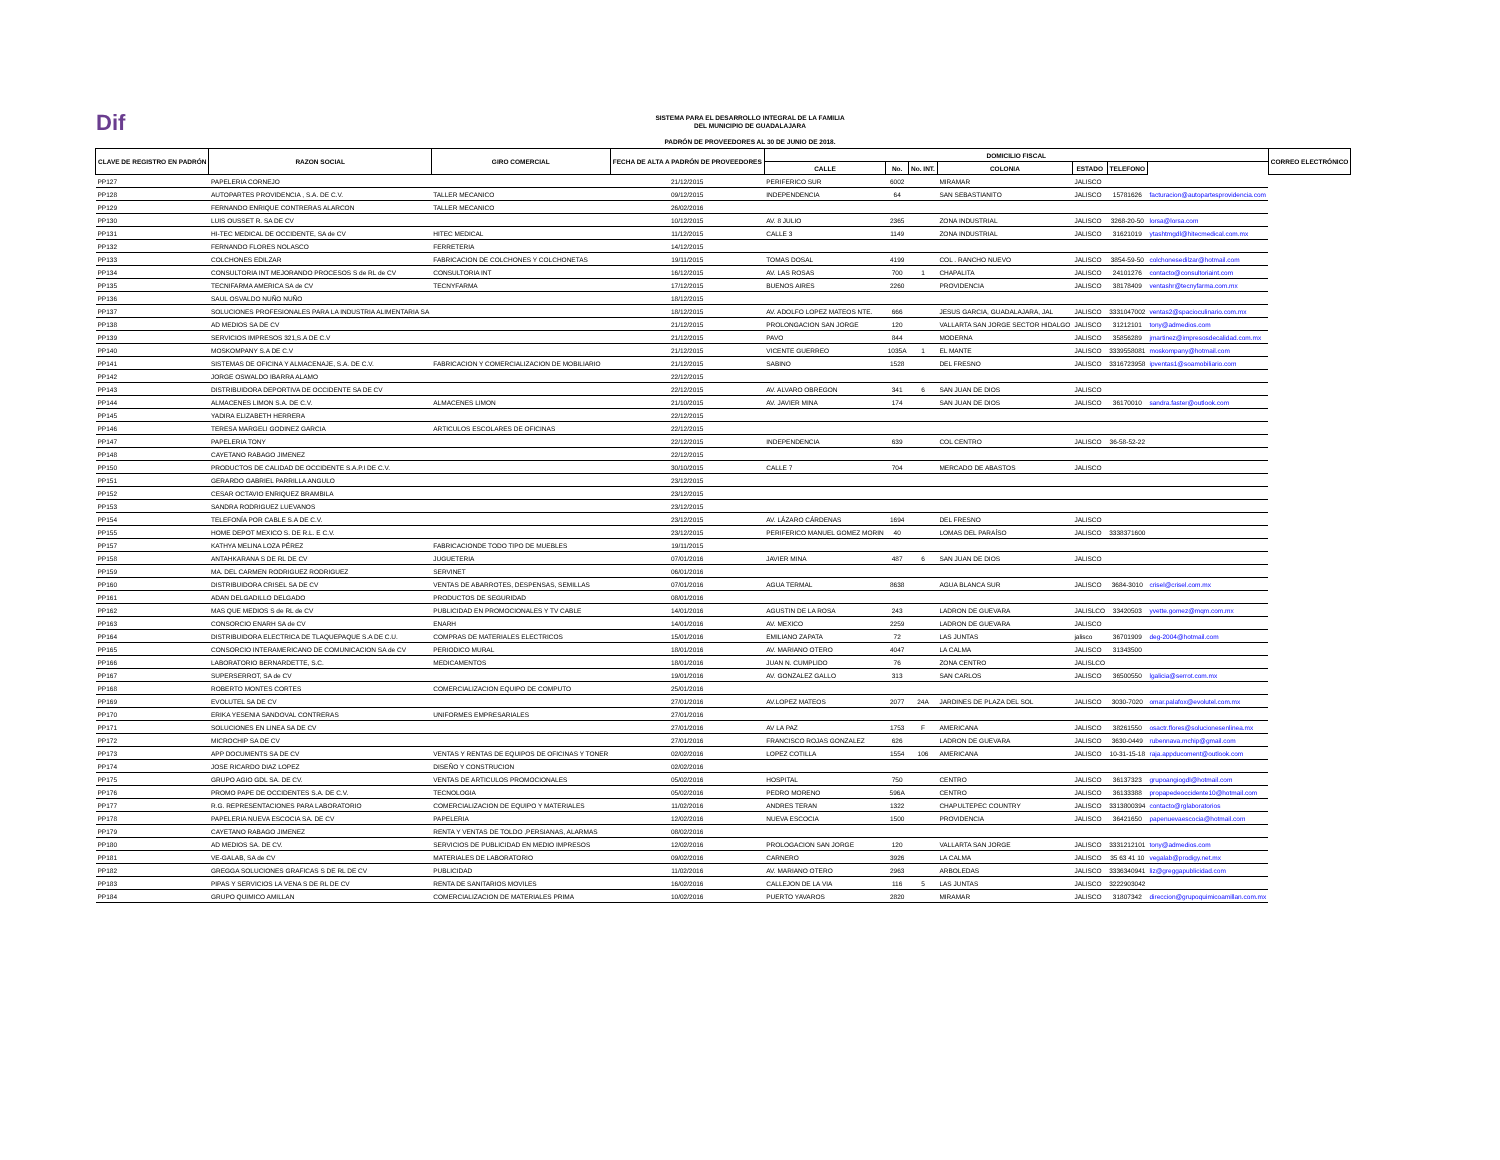Dif
SISTEMA PARA EL DESARROLLO INTEGRAL DE LA FAMILIA
DEL MUNICIPIO DE GUADALAJARA
PADRÓN DE PROVEEDORES AL 30 DE JUNIO DE 2018.
| CLAVE DE REGISTRO EN PADRÓN | RAZON SOCIAL | GIRO COMERCIAL | FECHA DE ALTA A PADRÓN DE PROVEEDORES | DOMICILIO FISCAL | | | | | | | CORREO ELECTRÓNICO |
| --- | --- | --- | --- | --- | --- | --- | --- | --- | --- | --- | --- |
| | | | | CALLE | No. | No. INT. | COLONIA | ESTADO | TELEFONO | | |
| PP127 | PAPELERIA CORNEJO | | 21/12/2015 | PERIFERICO SUR | 6002 | | MIRAMAR | JALISCO | | | |
| PP128 | AUTOPARTES PROVIDENCIA , S.A. DE C.V. | TALLER MECANICO | 09/12/2015 | INDEPENDENCIA | 64 | | SAN SEBASTIANITO | JALISCO | 15781626 | facturacion@autopartesprovidencia.com | |
| PP129 | FERNANDO ENRIQUE CONTRERAS ALARCON | TALLER MECANICO | 26/02/2016 | | | | | | | | |
| PP130 | LUIS OUSSET R. SA DE CV | | 10/12/2015 | AV. 8 JULIO | 2365 | | ZONA INDUSTRIAL | JALISCO | 3268-20-50 | lorsa@lorsa.com | |
| PP131 | HI-TEC MEDICAL DE OCCIDENTE, SA de CV | HITEC MEDICAL | 11/12/2015 | CALLE 3 | 1149 | | ZONA INDUSTRIAL | JALISCO | 31621019 | ytashtmgdl@hitecmedical.com.mx | |
| PP132 | FERNANDO FLORES NOLASCO | FERRETERIA | 14/12/2015 | | | | | | | | |
| PP133 | COLCHONES EDILZAR | FABRICACION DE COLCHONES Y COLCHONETAS | 19/11/2015 | TOMAS DOSAL | 4199 | | COL . RANCHO NUEVO | JALISCO | 3854-59-50 | colchonesedilzar@hotmail.com | |
| PP134 | CONSULTORIA INT MEJORANDO PROCESOS S de RL de CV | CONSULTORIA INT | 16/12/2015 | AV. LAS ROSAS | 700 | 1 | CHAPALITA | JALISCO | 24101276 | contacto@consultoriaint.com | |
| PP135 | TECNIFARMA AMERICA SA de CV | TECNYFARMA | 17/12/2015 | BUENOS AIRES | 2260 | | PROVIDENCIA | JALISCO | 38178409 | ventashr@tecnyfarma.com.mx | |
| PP136 | SAUL OSVALDO NUÑO NUÑO | | 18/12/2015 | | | | | | | | |
| PP137 | SOLUCIONES PROFESIONALES PARA LA INDUSTRIA ALIMENTARIA SA | | 18/12/2015 | AV. ADOLFO LOPEZ MATEOS NTE. | 666 | | JESUS GARCIA, GUADALAJARA, JAL | JALISCO | 3331047002 | ventas2@spacioculinario.com.mx | |
| PP138 | AD MEDIOS SA DE CV | | 21/12/2015 | PROLONGACION SAN JORGE | 120 | | VALLARTA SAN JORGE SECTOR HIDALGO | JALISCO | 31212101 | tony@admedios.com | |
| PP139 | SERVICIOS IMPRESOS 321,S.A DE C.V | | 21/12/2015 | PAVO | 844 | | MODERNA | JALISCO | 35856289 | jmartinez@impresosdecalidad.com.mx | |
| PP140 | MOSKOMPANY S.A DE C.V | | 21/12/2015 | VICENTE GUERREO | 1035A | 1 | EL MANTE | JALISCO | 3339558081 | moskompany@hotmail.com | |
| PP141 | SISTEMAS DE OFICINA Y ALMACENAJE, S.A. DE C.V. | FABRICACION Y COMERCIALIZACION DE MOBILIARIO | 21/12/2015 | SABINO | 1528 | | DEL FRESNO | JALISCO | 3316723958 | ipventas1@soamobiliario.com | |
| PP142 | JORGE OSWALDO IBARRA ALAMO | | 22/12/2015 | | | | | | | | |
| PP143 | DISTRIBUIDORA DEPORTIVA DE OCCIDENTE SA DE CV | | 22/12/2015 | AV. ALVARO OBREGON | 341 | 6 | SAN JUAN DE DIOS | JALISCO | | | |
| PP144 | ALMACENES LIMON S.A. DE C.V. | ALMACENES LIMON | 21/10/2015 | AV. JAVIER MINA | 174 | | SAN JUAN DE DIOS | JALISCO | 36170010 | sandra.faster@outlook.com | |
| PP145 | YADIRA ELIZABETH HERRERA | | 22/12/2015 | | | | | | | | |
| PP146 | TERESA MARGELI GODINEZ GARCIA | ARTICULOS ESCOLARES DE OFICINAS | 22/12/2015 | | | | | | | | |
| PP147 | PAPELERIA TONY | | 22/12/2015 | INDEPENDENCIA | 639 | | COL CENTRO | JALISCO | 36-58-52-22 | | |
| PP148 | CAYETANO RABAGO JIMENEZ | | 22/12/2015 | | | | | | | | |
| PP150 | PRODUCTOS DE CALIDAD DE OCCIDENTE S.A.P.I DE C.V. | | 30/10/2015 | CALLE 7 | 704 | | MERCADO DE ABASTOS | JALISCO | | | |
| PP151 | GERARDO GABRIEL PARRILLA ANGULO | | 23/12/2015 | | | | | | | | |
| PP152 | CESAR OCTAVIO ENRIQUEZ BRAMBILA | | 23/12/2015 | | | | | | | | |
| PP153 | SANDRA RODRIGUEZ LUEVANOS | | 23/12/2015 | | | | | | | | |
| PP154 | TELEFONÍA POR CABLE S.A DE C.V. | | 23/12/2015 | AV. LÁZARO CÁRDENAS | 1694 | | DEL FRESNO | JALISCO | | | |
| PP155 | HOME DEPOT MEXICO S. DE R.L. E C.V. | | 23/12/2015 | PERIFERICO MANUEL GOMEZ MORIN | 40 | | LOMAS DEL PARAÍSO | JALISCO | 3338371600 | | |
| PP157 | KATHYA MELINA LOZA PÉREZ | FABRICACIONDE TODO TIPO DE MUEBLES | 19/11/2015 | | | | | | | | |
| PP158 | ANTAHKARANA S DE RL DE CV | JUGUETERIA | 07/01/2016 | JAVIER MINA | 487 | 6 | SAN JUAN DE DIOS | JALISCO | | | |
| PP159 | MA. DEL CARMEN RODRIGUEZ RODRIGUEZ | SERVINET | 06/01/2016 | | | | | | | | |
| PP160 | DISTRIBUIDORA CRISEL SA DE CV | VENTAS DE ABARROTES, DESPENSAS, SEMILLAS | 07/01/2016 | AGUA TERMAL | 8638 | | AGUA BLANCA SUR | JALISCO | 3684-3010 | crisel@crisel.com.mx | |
| PP161 | ADAN DELGADILLO DELGADO | PRODUCTOS DE SEGURIDAD | 08/01/2016 | | | | | | | | |
| PP162 | MAS QUE MEDIOS S de RL de CV | PUBLICIDAD EN PROMOCIONALES Y TV CABLE | 14/01/2016 | AGUSTIN DE LA ROSA | 243 | | LADRON DE GUEVARA | JALISLCO | 33420503 | yvette.gomez@mqm.com.mx | |
| PP163 | CONSORCIO ENARH SA de CV | ENARH | 14/01/2016 | AV. MEXICO | 2259 | | LADRON DE GUEVARA | JALISCO | | | |
| PP164 | DISTRIBUIDORA ELECTRICA DE TLAQUEPAQUE S.A DE C.U. | COMPRAS DE MATERIALES ELECTRICOS | 15/01/2016 | EMILIANO ZAPATA | 72 | | LAS JUNTAS | jalisco | 36701909 | deg-2004@hotmail.com | |
| PP165 | CONSORCIO INTERAMERICANO DE COMUNICACION SA de CV | PERIODICO MURAL | 18/01/2016 | AV. MARIANO OTERO | 4047 | | LA CALMA | JALISCO | 31343500 | | |
| PP166 | LABORATORIO BERNARDETTE, S.C. | MEDICAMENTOS | 18/01/2016 | JUAN N. CUMPLIDO | 76 | | ZONA CENTRO | JALISLCO | | | |
| PP167 | SUPERSERROT, SA de CV | | 19/01/2016 | AV. GONZALEZ GALLO | 313 | | SAN CARLOS | JALISCO | 36500550 | lgalicia@serrot.com.mx | |
| PP168 | ROBERTO MONTES CORTES | COMERCIALIZACION EQUIPO DE COMPUTO | 25/01/2016 | | | | | | | | |
| PP169 | EVOLUTEL SA DE CV | | 27/01/2016 | AV.LOPEZ MATEOS | 2077 | 24A | JARDINES DE PLAZA DEL SOL | JALISCO | 3030-7020 | omar.palafox@evolutel.com.mx | |
| PP170 | ERIKA YESENIA SANDOVAL CONTRERAS | UNIFORMES EMPRESARIALES | 27/01/2016 | | | | | | | | |
| PP171 | SOLUCIONES EN LINEA SA DE CV | | 27/01/2016 | AV LA PAZ | 1753 | F | AMERICANA | JALISCO | 38261550 | osactr.flores@solucionesenlinea.mx | |
| PP172 | MICROCHIP SA DE CV | | 27/01/2016 | FRANCISCO ROJAS GONZALEZ | 626 | | LADRON DE GUEVARA | JALISCO | 3630-0449 | rubennava.mchip@gmail.com | |
| PP173 | APP DOCUMENTS SA DE CV | VENTAS Y RENTAS DE EQUIPOS DE OFICINAS Y TONER | 02/02/2016 | LOPEZ COTILLA | 1554 | 106 | AMERICANA | JALISCO | 10-31-15-18 | raja.appducoment@outlook.com | |
| PP174 | JOSE RICARDO DIAZ LOPEZ | DISEÑO Y CONSTRUCION | 02/02/2016 | | | | | | | | |
| PP175 | GRUPO AGIO GDL SA. DE CV. | VENTAS DE ARTICULOS PROMOCIONALES | 05/02/2016 | HOSPITAL | 750 | | CENTRO | JALISCO | 36137323 | grupoangiogdl@hotmail.com | |
| PP176 | PROMO PAPE DE OCCIDENTES S.A. DE C.V. | TECNOLOGIA | 05/02/2016 | PEDRO MORENO | 596A | | CENTRO | JALISCO | 36133388 | propapedeoccidente10@hotmail.com | |
| PP177 | R.G. REPRESENTACIONES PARA LABORATORIO | COMERCIALIZACION DE EQUIPO Y MATERIALES | 11/02/2016 | ANDRES TERAN | 1322 | | CHAPULTEPEC COUNTRY | JALISCO | 3313800394 | contacto@rglaboratorios | |
| PP178 | PAPELERIA NUEVA ESCOCIA SA. DE CV | PAPELERIA | 12/02/2016 | NUEVA ESCOCIA | 1500 | | PROVIDENCIA | JALISCO | 36421650 | papenuevaescocia@hotmail.com | |
| PP179 | CAYETANO RABAGO JIMENEZ | RENTA Y VENTAS DE TOLDO ,PERSIANAS, ALARMAS | 08/02/2016 | | | | | | | | |
| PP180 | AD MEDIOS SA. DE CV. | SERVICIOS DE PUBLICIDAD EN MEDIO IMPRESOS | 12/02/2016 | PROLOGACION SAN JORGE | 120 | | VALLARTA SAN JORGE | JALISCO | 3331212101 | tony@admedios.com | |
| PP181 | VE-GALAB, SA de CV | MATERIALES DE LABORATORIO | 09/02/2016 | CARNERO | 3926 | | LA CALMA | JALISCO | 35 63 41 10 | vegalab@prodigy.net.mx | |
| PP182 | GREGGA SOLUCIONES GRAFICAS S DE RL DE CV | PUBLICIDAD | 11/02/2016 | AV. MARIANO OTERO | 2963 | | ARBOLEDAS | JALISCO | 3336340941 | liz@greggapublicidad.com | |
| PP183 | PIPAS Y SERVICIOS LA VENA S DE RL DE CV | RENTA DE SANITARIOS MOVILES | 16/02/2016 | CALLEJON DE LA VIA | 116 | 5 | LAS JUNTAS | JALISCO | 3222903042 | | |
| PP184 | GRUPO QUIMICO AMILLAN | COMERCIALIZACION DE MATERIALES PRIMA | 10/02/2016 | PUERTO YAVAROS | 2820 | | MIRAMAR | JALISCO | 31807342 | direccion@grupoquimicoamillan.com.mx | |